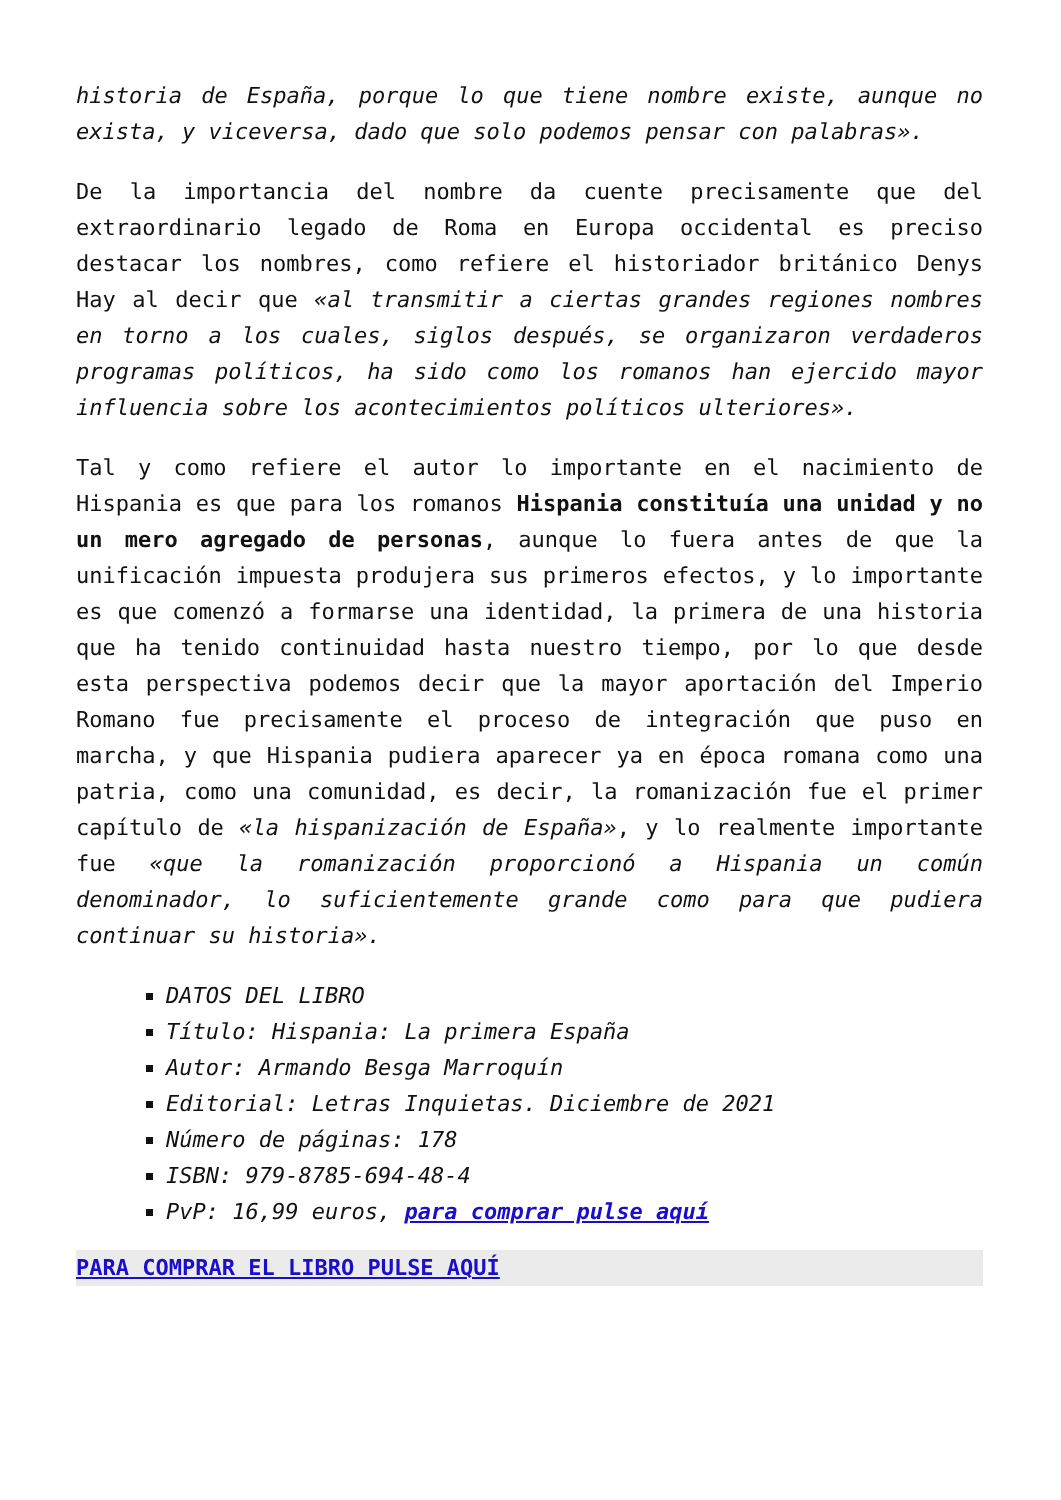historia de España, porque lo que tiene nombre existe, aunque no exista, y viceversa, dado que solo podemos pensar con palabras».
De la importancia del nombre da cuente precisamente que del extraordinario legado de Roma en Europa occidental es preciso destacar los nombres, como refiere el historiador británico Denys Hay al decir que «al transmitir a ciertas grandes regiones nombres en torno a los cuales, siglos después, se organizaron verdaderos programas políticos, ha sido como los romanos han ejercido mayor influencia sobre los acontecimientos políticos ulteriores».
Tal y como refiere el autor lo importante en el nacimiento de Hispania es que para los romanos Hispania constituía una unidad y no un mero agregado de personas, aunque lo fuera antes de que la unificación impuesta produjera sus primeros efectos, y lo importante es que comenzó a formarse una identidad, la primera de una historia que ha tenido continuidad hasta nuestro tiempo, por lo que desde esta perspectiva podemos decir que la mayor aportación del Imperio Romano fue precisamente el proceso de integración que puso en marcha, y que Hispania pudiera aparecer ya en época romana como una patria, como una comunidad, es decir, la romanización fue el primer capítulo de «la hispanización de España», y lo realmente importante fue «que la romanización proporcionó a Hispania un común denominador, lo suficientemente grande como para que pudiera continuar su historia».
DATOS DEL LIBRO
Título: Hispania: La primera España
Autor: Armando Besga Marroquín
Editorial: Letras Inquietas. Diciembre de 2021
Número de páginas: 178
ISBN: 979-8785-694-48-4
PvP: 16,99 euros, para comprar pulse aquí
PARA COMPRAR EL LIBRO PULSE AQUÍ